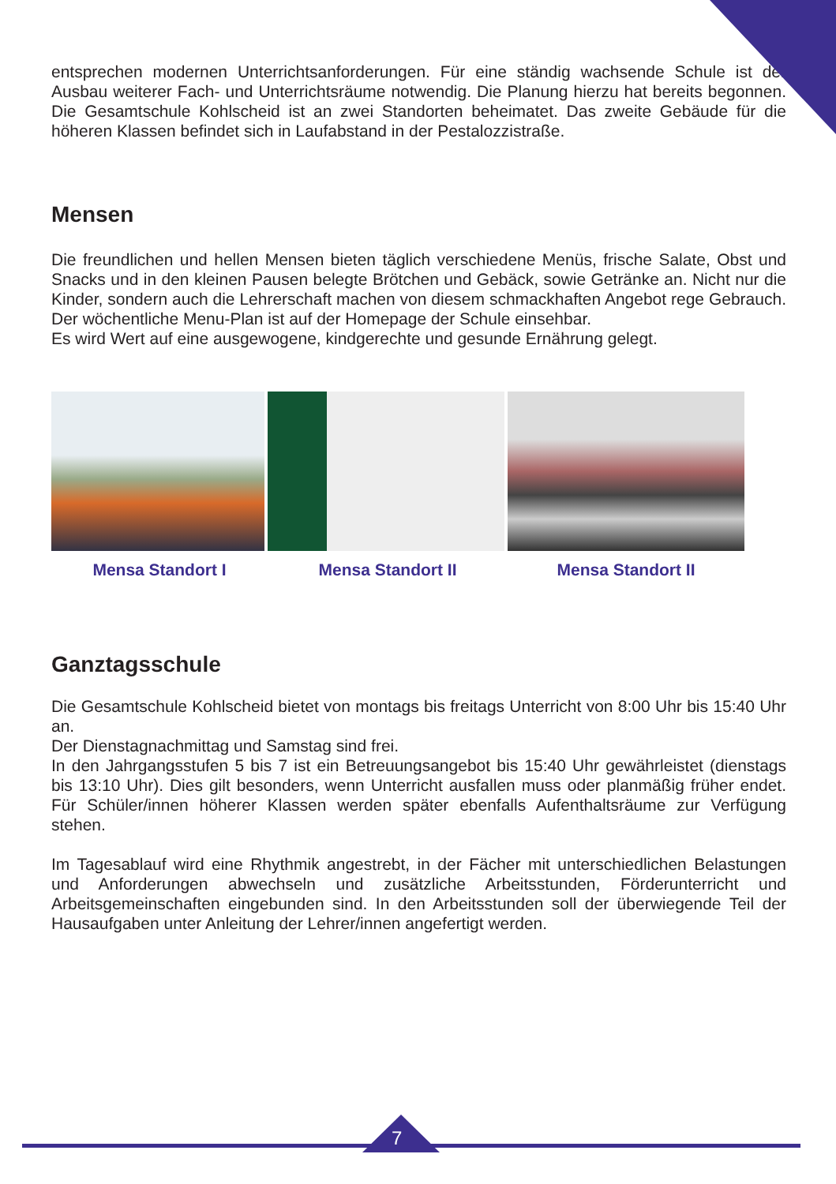entsprechen modernen Unterrichtsanforderungen. Für eine ständig wachsende Schule ist der Ausbau weiterer Fach- und Unterrichtsräume notwendig. Die Planung hierzu hat bereits begonnen. Die Gesamtschule Kohlscheid ist an zwei Standorten beheimatet. Das zweite Gebäude für die höheren Klassen befindet sich in Laufabstand in der Pestalozzistraße.
Mensen
Die freundlichen und hellen Mensen bieten täglich verschiedene Menüs, frische Salate, Obst und Snacks und in den kleinen Pausen belegte Brötchen und Gebäck, sowie Getränke an. Nicht nur die Kinder, sondern auch die Lehrerschaft machen von diesem schmackhaften Angebot rege Gebrauch. Der wöchentliche Menu-Plan ist auf der Homepage der Schule einsehbar.
Es wird Wert auf eine ausgewogene, kindgerechte und gesunde Ernährung gelegt.
Mensa Standort I Mensa Standort II Mensa Standort II
Ganztagsschule
Die Gesamtschule Kohlscheid bietet von montags bis freitags Unterricht von 8:00 Uhr bis 15:40 Uhr an.
Der Dienstagnachmittag und Samstag sind frei.
In den Jahrgangsstufen 5 bis 7 ist ein Betreuungsangebot bis 15:40 Uhr gewährleistet (dienstags bis 13:10 Uhr). Dies gilt besonders, wenn Unterricht ausfallen muss oder planmäßig früher endet. Für Schüler/innen höherer Klassen werden später ebenfalls Aufenthaltsräume zur Verfügung stehen.
Im Tagesablauf wird eine Rhythmik angestrebt, in der Fächer mit unterschiedlichen Belastungen und Anforderungen abwechseln und zusätzliche Arbeitsstunden, Förderunterricht und Arbeitsgemeinschaften eingebunden sind. In den Arbeitsstunden soll der überwiegende Teil der Hausaufgaben unter Anleitung der Lehrer/innen angefertigt werden.
7